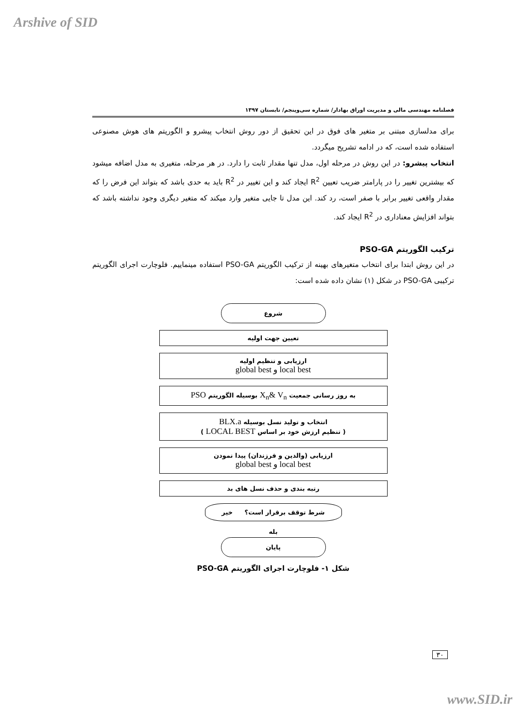Arshive of SID
فصلنامه مهندسی مالی و مدیریت اوراق بهادار/ شماره سی‌وپنجم/ تابستان ۱۳۹۷
برای مدلسازی مبتنی بر متغیر های فوق در این تحقیق از دور روش انتخاب پیشرو و الگوریتم های هوش مصنوعی استفاده شده است، که در ادامه تشریح میگردد.
انتخاب پیشرو: در این روش در مرحله اول، مدل تنها مقدار ثابت را دارد. در هر مرحله، متغیری به مدل اضافه میشود که بیشترین تغییر را در پارامتر ضریب تعیین R<sup>2</sup> ایجاد کند و این تغییر در R<sup>2</sup> باید به حدی باشد که بتواند این فرض را که مقدار واقعی تغییر برابر با صفر است، رد کند. این مدل تا جایی متغیر وارد میکند که متغیر دیگری وجود نداشته باشد که بتواند افزایش معناداری در R<sup>2</sup> ایجاد کند.
ترکیب الگوریتم PSO-GA
در این روش ابتدا برای انتخاب متغیرهای بهینه از ترکیب الگوریتم PSO-GA استفاده مینماییم. فلوچارت اجرای الگوریتم ترکیبی PSO-GA در شکل (۱) نشان داده شده است:
شروع
تعیین جهت اولیه
ارزیابی و تنظیم اولیه
local best و global best
به روز رسانی جمعیت X<sub>n</sub>& V<sub>n</sub> بوسیله الگوریتم PSO
انتخاب و تولید نسل بوسیله BLX.a
( تنظیم ارزش خود بر اساس LOCAL BEST )
ارزیابی (والدین و فرزندان) پیدا نمودن
local best و global best
رتبه بندی و حذف نسل های بد
شرط توقف برقرار است؟ خیر
بله
پایان
شکل ۱- فلوچارت اجرای الگوریتم PSO-GA
۳۰
www.SID.ir